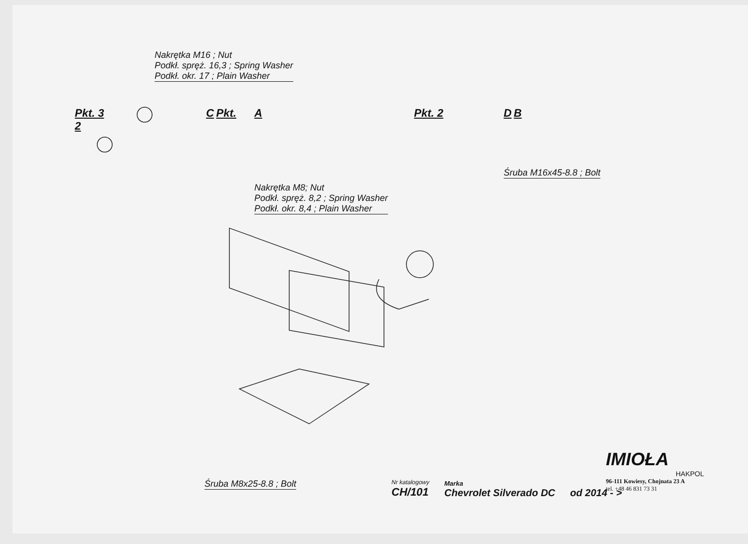Nakrętka M16 ; Nut
Podkł. spręż. 16,3 ; Spring Washer
Podkł. okr. 17 ; Plain Washer
Pkt. 3 C Pkt. 2
A Pkt. 2
D B
Nakrętka M8; Nut
Podkł. spręż. 8,2 ; Spring Washer
Podkł. okr. 8,4 ; Plain Washer
Śruba M16x45-8.8 ; Bolt
Śruba M8x25-8.8 ; Bolt
Nr katalogowy
CH/101
Marka
Chevrolet Silverado DC
od 2014 - >
IMIOŁA
HAKPOL
96-111 Kowiesy, Chojnata 23 A
tel. +48 46 831 73 31